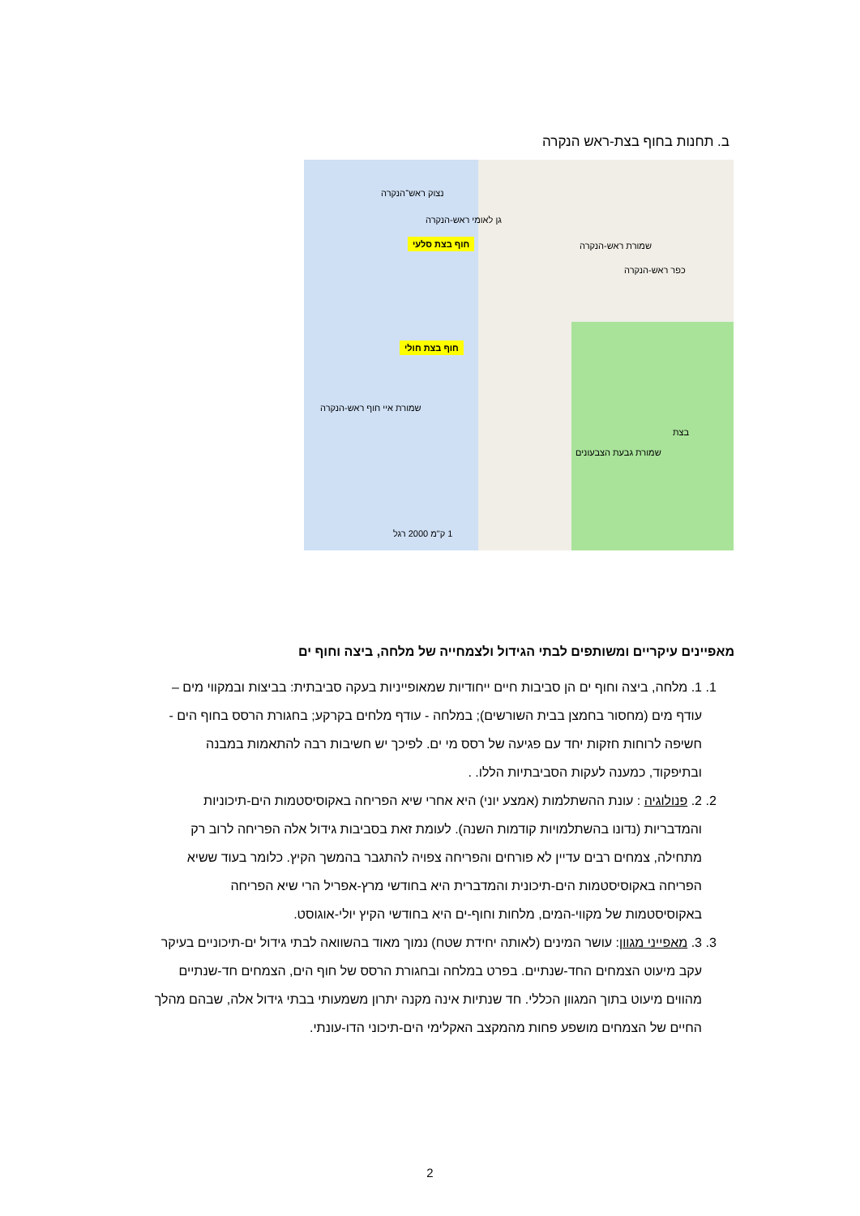ב. תחנות בחוף בצת-ראש הנקרה
נצוק ראש־הנקרה
גן לאומי ראש-הנקרה
חוף בצת סלעי
חוף בצת חולי
שמורת איי חוף ראש-הנקרה
שמורת ראש-הנקרה
כפר ראש-הנקרה
שמורת גבעת הצבעונים
בצת
1 ק"מ 2000 רגל
מאפיינים עיקריים ומשותפים לבתי הגידול ולצמחייה של מלחה, ביצה וחוף ים
1. 1. מלחה, ביצה וחוף ים הן סביבות חיים ייחודיות שמאופייניות בעקה סביבתית: בביצות ובמקווי מים – עודף מים (מחסור בחמצן בבית השורשים); במלחה - עודף מלחים בקרקע; בחגורת הרסס בחוף הים - חשיפה לרוחות חזקות יחד עם פגיעה של רסס מי ים. לפיכך יש חשיבות רבה להתאמות במבנה ובתיפקוד, כמענה לעקות הסביבתיות הללו. .
2. 2. פנולוגיה : עונת ההשתלמות (אמצע יוני) היא אחרי שיא הפריחה באקוסיסטמות הים-תיכוניות והמדבריות (נדונו בהשתלמויות קודמות השנה). לעומת זאת בסביבות גידול אלה הפריחה לרוב רק מתחילה, צמחים רבים עדיין לא פורחים והפריחה צפויה להתגבר בהמשך הקיץ. כלומר בעוד ששיא הפריחה באקוסיסטמות הים-תיכונית והמדברית היא בחודשי מרץ-אפריל הרי שיא הפריחה באקוסיסטמות של מקווי-המים, מלחות וחוף-ים היא בחודשי הקיץ יולי-אוגוסט.
3. 3. מאפייני מגוון: עושר המינים (לאותה יחידת שטח) נמוך מאוד בהשוואה לבתי גידול ים-תיכוניים בעיקר עקב מיעוט הצמחים החד-שנתיים. בפרט במלחה ובחגורת הרסס של חוף הים, הצמחים חד-שנתיים מהווים מיעוט בתוך המגוון הכללי. חד שנתיות אינה מקנה יתרון משמעותי בבתי גידול אלה, שבהם מהלך החיים של הצמחים מושפע פחות מהמקצב האקלימי הים-תיכוני הדו-עונתי.
2